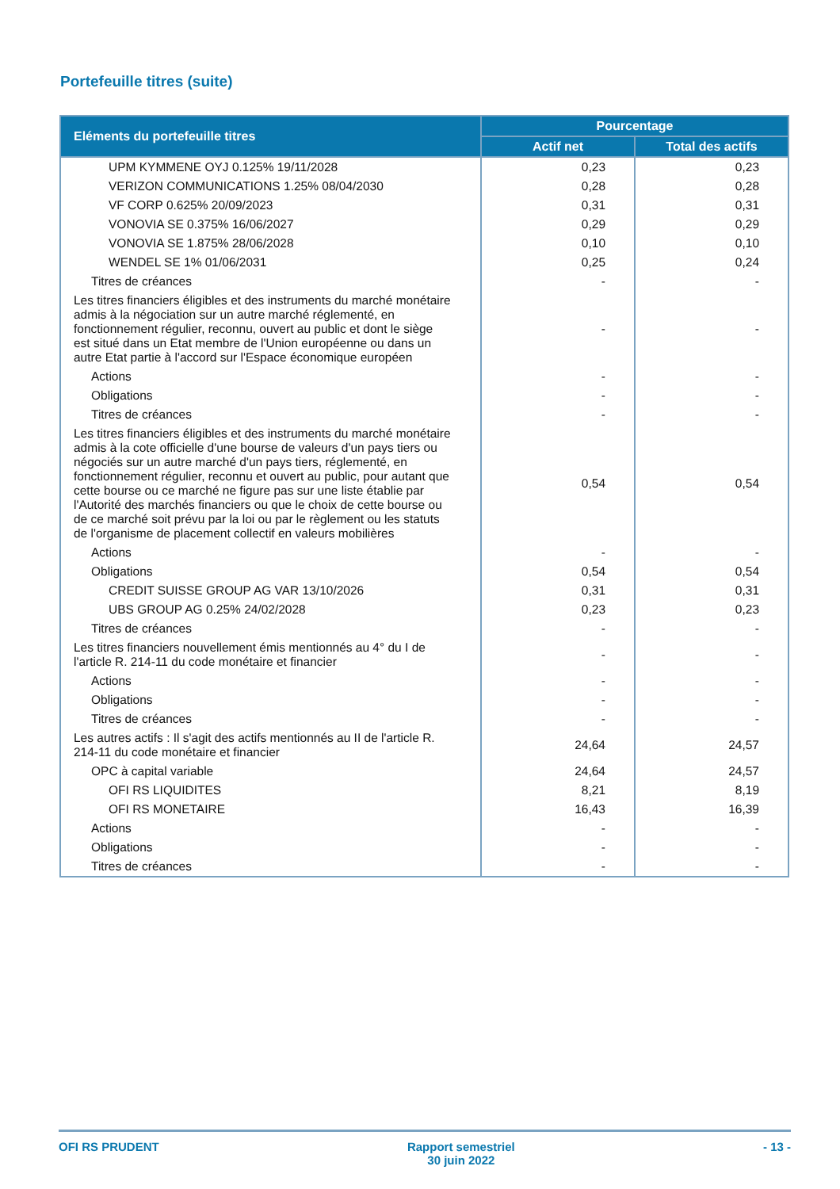Portefeuille titres (suite)
| Eléments du portefeuille titres | Pourcentage | |
| --- | --- | --- |
| | Actif net | Total des actifs |
| UPM KYMMENE OYJ 0.125% 19/11/2028 | 0,23 | 0,23 |
| VERIZON COMMUNICATIONS 1.25% 08/04/2030 | 0,28 | 0,28 |
| VF CORP 0.625% 20/09/2023 | 0,31 | 0,31 |
| VONOVIA SE 0.375% 16/06/2027 | 0,29 | 0,29 |
| VONOVIA SE 1.875% 28/06/2028 | 0,10 | 0,10 |
| WENDEL SE 1% 01/06/2031 | 0,25 | 0,24 |
| Titres de créances | - | - |
| Les titres financiers éligibles et des instruments du marché monétaire admis à la négociation sur un autre marché réglementé, en fonctionnement régulier, reconnu, ouvert au public et dont le siège est situé dans un Etat membre de l'Union européenne ou dans un autre Etat partie à l'accord sur l'Espace économique européen | - | - |
| Actions | - | - |
| Obligations | - | - |
| Titres de créances | - | - |
| Les titres financiers éligibles et des instruments du marché monétaire admis à la cote officielle d'une bourse de valeurs d'un pays tiers ou négociés sur un autre marché d'un pays tiers, réglementé, en fonctionnement régulier, reconnu et ouvert au public, pour autant que cette bourse ou ce marché ne figure pas sur une liste établie par l'Autorité des marchés financiers ou que le choix de cette bourse ou de ce marché soit prévu par la loi ou par le règlement ou les statuts de l'organisme de placement collectif en valeurs mobilières | 0,54 | 0,54 |
| Actions | - | - |
| Obligations | 0,54 | 0,54 |
| CREDIT SUISSE GROUP AG VAR 13/10/2026 | 0,31 | 0,31 |
| UBS GROUP AG 0.25% 24/02/2028 | 0,23 | 0,23 |
| Titres de créances | - | - |
| Les titres financiers nouvellement émis mentionnés au 4° du I de l'article R. 214-11 du code monétaire et financier | - | - |
| Actions | - | - |
| Obligations | - | - |
| Titres de créances | - | - |
| Les autres actifs : Il s'agit des actifs mentionnés au II de l'article R. 214-11 du code monétaire et financier | 24,64 | 24,57 |
| OPC à capital variable | 24,64 | 24,57 |
| OFI RS LIQUIDITES | 8,21 | 8,19 |
| OFI RS MONETAIRE | 16,43 | 16,39 |
| Actions | - | - |
| Obligations | - | - |
| Titres de créances | - | - |
OFI RS PRUDENT Rapport semestriel
30 juin 2022 - 13 -